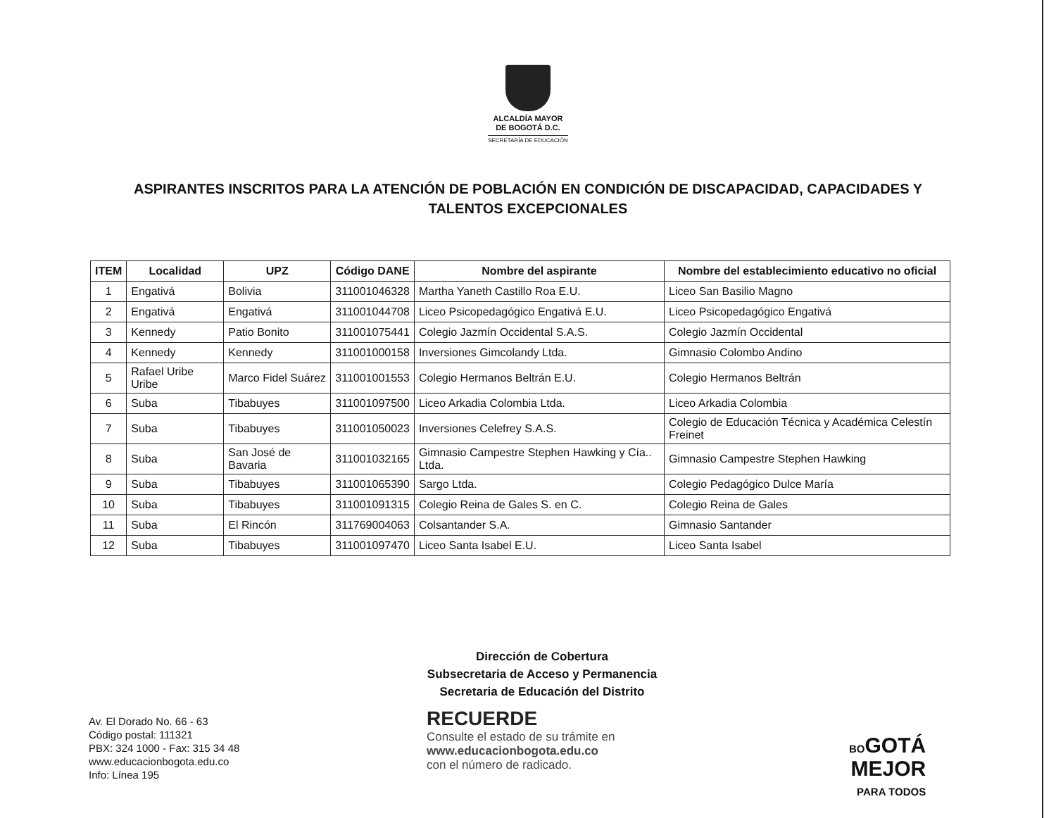ALCALDÍA MAYOR
DE BOGOTÁ D.C.
SECRETARÍA DE EDUCACIÓN
ASPIRANTES INSCRITOS PARA LA ATENCIÓN DE POBLACIÓN EN CONDICIÓN DE DISCAPACIDAD, CAPACIDADES Y TALENTOS EXCEPCIONALES
| ITEM | Localidad | UPZ | Código DANE | Nombre del aspirante | Nombre del establecimiento educativo no oficial |
| --- | --- | --- | --- | --- | --- |
| 1 | Engativá | Bolivia | 311001046328 | Martha Yaneth Castillo Roa E.U. | Liceo San Basilio Magno |
| 2 | Engativá | Engativá | 311001044708 | Liceo Psicopedagógico Engativá E.U. | Liceo Psicopedagógico Engativá |
| 3 | Kennedy | Patio Bonito | 311001075441 | Colegio Jazmín Occidental S.A.S. | Colegio Jazmín Occidental |
| 4 | Kennedy | Kennedy | 311001000158 | Inversiones Gimcolandy Ltda. | Gimnasio Colombo Andino |
| 5 | Rafael Uribe Uribe | Marco Fidel Suárez | 311001001553 | Colegio Hermanos Beltrán E.U. | Colegio Hermanos Beltrán |
| 6 | Suba | Tibabuyes | 311001097500 | Liceo Arkadia Colombia Ltda. | Liceo Arkadia Colombia |
| 7 | Suba | Tibabuyes | 311001050023 | Inversiones Celefrey S.A.S. | Colegio de Educación Técnica y Académica Celestín Freinet |
| 8 | Suba | San José de Bavaria | 311001032165 | Gimnasio Campestre Stephen Hawking y Cía.. Ltda. | Gimnasio Campestre Stephen Hawking |
| 9 | Suba | Tibabuyes | 311001065390 | Sargo Ltda. | Colegio Pedagógico Dulce María |
| 10 | Suba | Tibabuyes | 311001091315 | Colegio Reina de Gales S. en C. | Colegio Reina de Gales |
| 11 | Suba | El Rincón | 311769004063 | Colsantander S.A. | Gimnasio Santander |
| 12 | Suba | Tibabuyes | 311001097470 | Liceo Santa Isabel E.U. | Liceo Santa Isabel |
Dirección de Cobertura
Subsecretaria de Acceso y Permanencia
Secretaria de Educación del Distrito
Av. El Dorado No. 66 - 63
Código postal: 111321
PBX: 324 1000 - Fax: 315 34 48
www.educacionbogota.edu.co
Info: Línea 195
RECUERDE
Consulte el estado de su trámite en
www.educacionbogota.edu.co
con el número de radicado.
BOGOTÁ
MEJOR
PARA TODOS